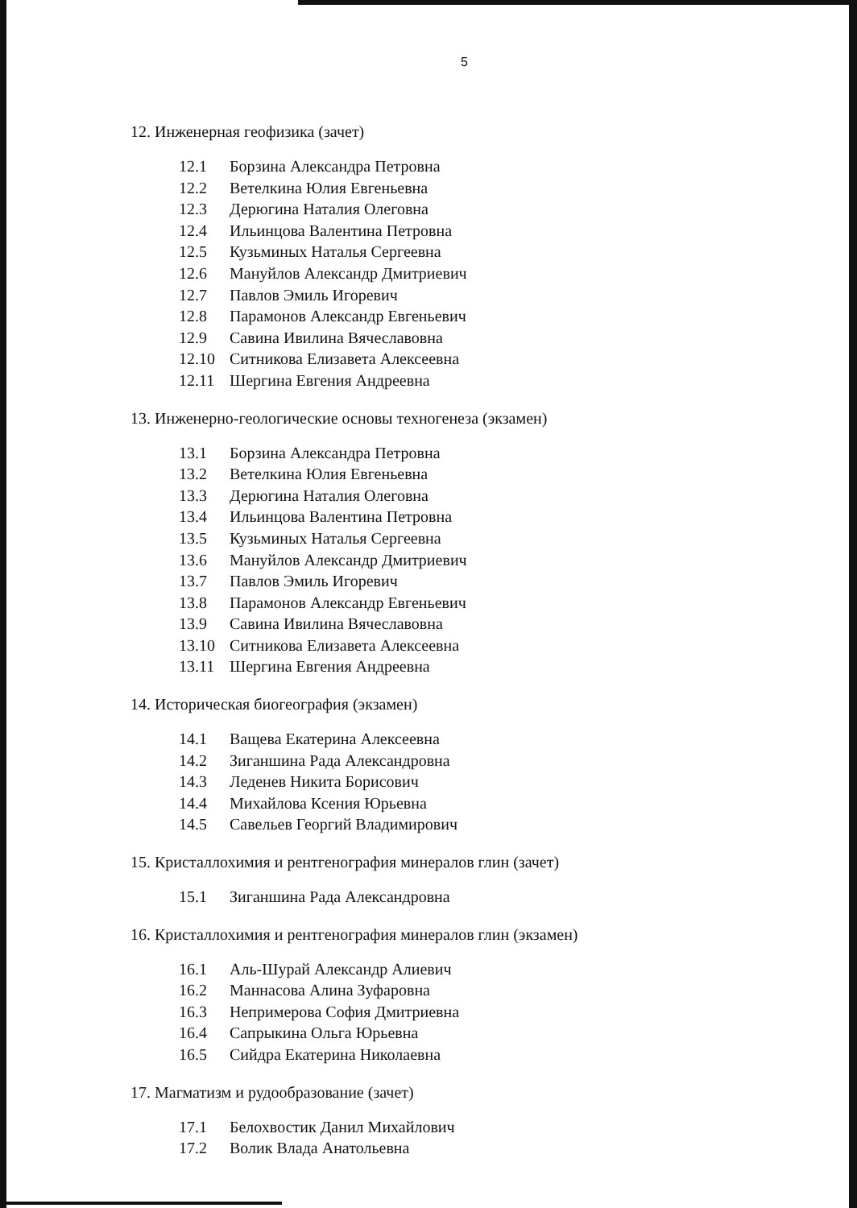5
12. Инженерная геофизика (зачет)
| 12.1 | Борзина Александра Петровна |
| 12.2 | Ветелкина Юлия Евгеньевна |
| 12.3 | Дерюгина Наталия Олеговна |
| 12.4 | Ильинцова Валентина Петровна |
| 12.5 | Кузьминых Наталья Сергеевна |
| 12.6 | Мануйлов Александр Дмитриевич |
| 12.7 | Павлов Эмиль Игоревич |
| 12.8 | Парамонов Александр Евгеньевич |
| 12.9 | Савина Ивилина Вячеславовна |
| 12.10 | Ситникова Елизавета Алексеевна |
| 12.11 | Шергина Евгения Андреевна |
13. Инженерно-геологические основы техногенеза (экзамен)
| 13.1 | Борзина Александра Петровна |
| 13.2 | Ветелкина Юлия Евгеньевна |
| 13.3 | Дерюгина Наталия Олеговна |
| 13.4 | Ильинцова Валентина Петровна |
| 13.5 | Кузьминых Наталья Сергеевна |
| 13.6 | Мануйлов Александр Дмитриевич |
| 13.7 | Павлов Эмиль Игоревич |
| 13.8 | Парамонов Александр Евгеньевич |
| 13.9 | Савина Ивилина Вячеславовна |
| 13.10 | Ситникова Елизавета Алексеевна |
| 13.11 | Шергина Евгения Андреевна |
14. Историческая биогеография (экзамен)
| 14.1 | Ващева Екатерина Алексеевна |
| 14.2 | Зиганшина Рада Александровна |
| 14.3 | Леденев Никита Борисович |
| 14.4 | Михайлова Ксения Юрьевна |
| 14.5 | Савельев Георгий Владимирович |
15. Кристаллохимия и рентгенография минералов глин (зачет)
| 15.1 | Зиганшина Рада Александровна |
16. Кристаллохимия и рентгенография минералов глин (экзамен)
| 16.1 | Аль-Шурай Александр Алиевич |
| 16.2 | Маннасова Алина Зуфаровна |
| 16.3 | Непримерова София Дмитриевна |
| 16.4 | Сапрыкина Ольга Юрьевна |
| 16.5 | Сийдра Екатерина Николаевна |
17. Магматизм и рудообразование (зачет)
| 17.1 | Белохвостик Данил Михайлович |
| 17.2 | Волик Влада Анатольевна |